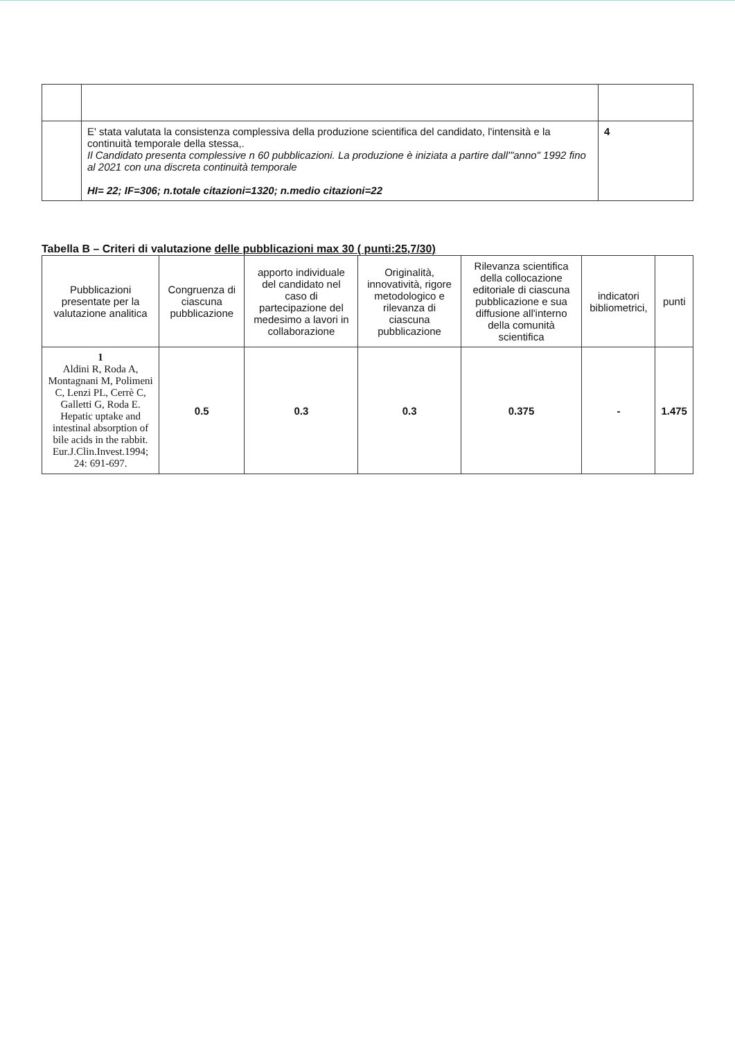| | E' stata valutata la consistenza complessiva della produzione scientifica del candidato, l'intensità e la continuità temporale della stessa,. Il Candidato presenta complessive n 60 pubblicazioni. La produzione è iniziata a partire dall'"anno" 1992 fino al 2021 con una discreta continuità temporale HI= 22; IF=306; n.totale citazioni=1320; n.medio citazioni=22 | 4 |
Tabella B – Criteri di valutazione delle pubblicazioni max 30 ( punti:25,7/30)
| Pubblicazioni presentate per la valutazione analitica | Congruenza di ciascuna pubblicazione | apporto individuale del candidato nel caso di partecipazione del medesimo a lavori in collaborazione | Originalità, innovatività, rigore metodologico e rilevanza di ciascuna pubblicazione | Rilevanza scientifica della collocazione editoriale di ciascuna pubblicazione e sua diffusione all'interno della comunità scientifica | indicatori bibliometrici, | punti |
| --- | --- | --- | --- | --- | --- | --- |
| 1 Aldini R, Roda A, Montagnani M, Polimeni C, Lenzi PL, Cerrè C, Galletti G, Roda E. Hepatic uptake and intestinal absorption of bile acids in the rabbit. Eur.J.Clin.Invest.1994; 24: 691-697. | 0.5 | 0.3 | 0.3 | 0.375 | - | 1.475 |